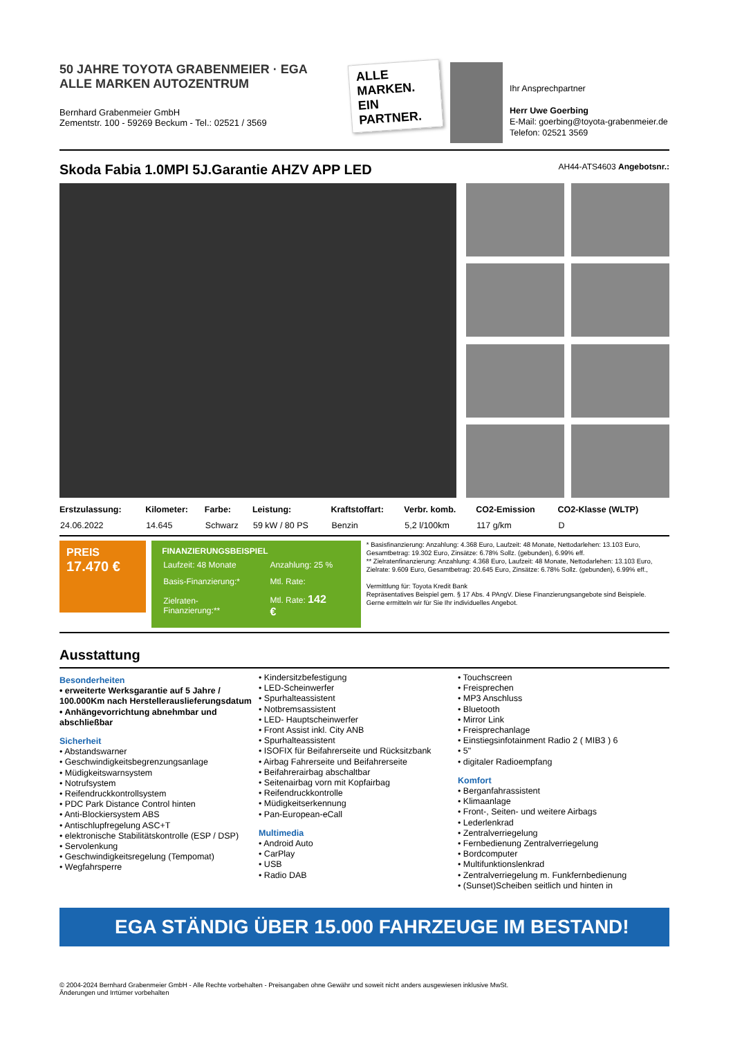50 JAHRE TOYOTA GRABENMEIER · EGA ALLE MARKEN AUTOZENTRUM
Bernhard Grabenmeier GmbH
Zementstr. 100 - 59269 Beckum - Tel.: 02521 / 3569
ALLE MARKEN. EIN PARTNER.
Ihr Ansprechpartner
Herr Uwe Goerbing
E-Mail: goerbing@toyota-grabenmeier.de
Telefon: 02521 3569
Skoda Fabia 1.0MPI 5J.Garantie AHZV APP LED AH44-ATS4603 Angebotsnr.:
| Erstzulassung: | Kilometer: | Farbe: | Leistung: | Kraftstoffart: | Verbr. komb. | CO2-Emission | CO2-Klasse (WLTP) |
| --- | --- | --- | --- | --- | --- | --- | --- |
| 24.06.2022 | 14.645 | Schwarz | 59 kW / 80 PS | Benzin | 5,2 l/100km | 117 g/km | D |
PREIS
17.470 €
FINANZIERUNGSBEISPIEL
| Laufzeit: 48 Monate | Anzahlung: 25 % |
| Basis-Finanzierung:* | Mtl. Rate: |
| Zielraten-Finanzierung:** | Mtl. Rate: 142 € |
* Basisfinanzierung: Anzahlung: 4.368 Euro, Laufzeit: 48 Monate, Nettodarlehen: 13.103 Euro, Gesamtbetrag: 19.302 Euro, Zinsätze: 6.78% Sollz. (gebunden), 6.99% eff.
** Zielratenfinanzierung: Anzahlung: 4.368 Euro, Laufzeit: 48 Monate, Nettodarlehen: 13.103 Euro, Zielrate: 9.609 Euro, Gesamtbetrag: 20.645 Euro, Zinsätze: 6.78% Sollz. (gebunden), 6.99% eff.,
Vermittlung für: Toyota Kredit Bank
Repräsentatives Beispiel gem. § 17 Abs. 4 PAngV. Diese Finanzierungsangebote sind Beispiele.
Gerne ermitteln wir für Sie Ihr individuelles Angebot.
Ausstattung
Besonderheiten
• erweiterte Werksgarantie auf 5 Jahre / 100.000Km nach Herstellerauslieferungsdatum
• Anhängevorrichtung abnehmbar und abschließbar
Sicherheit
• Abstandswarner
• Geschwindigkeitsbegrenzungsanlage
• Müdigkeitswarnsystem
• Notrufsystem
• Reifendruckkontrollsystem
• PDC Park Distance Control hinten
• Anti-Blockiersystem ABS
• Antischlupfregelung ASC+T
• elektronische Stabilitätskontrolle (ESP / DSP)
• Servolenkung
• Geschwindigkeitsregelung (Tempomat)
• Wegfahrsperre
• Kindersitzbefestigung
• LED-Scheinwerfer
• Spurhalteassistent
• Notbremsassistent
• LED- Hauptscheinwerfer
• Front Assist inkl. City ANB
• Spurhalteassistent
• ISOFIX für Beifahrerseite und Rücksitzbank
• Airbag Fahrerseite und Beifahrerseite
• Beifahrerairbag abschaltbar
• Seitenairbag vorn mit Kopfairbag
• Reifendruckkontrolle
• Müdigkeitserkennung
• Pan-European-eCall
Multimedia
• Android Auto
• CarPlay
• USB
• Radio DAB
• Touchscreen
• Freisprechen
• MP3 Anschluss
• Bluetooth
• Mirror Link
• Freisprechanlage
• Einstiegsinfotainment Radio 2 ( MIB3 ) 6
• 5"
• digitaler Radioempfang
Komfort
• Berganfahrassistent
• Klimaanlage
• Front-, Seiten- und weitere Airbags
• Lederlenkrad
• Zentralverriegelung
• Fernbedienung Zentralverriegelung
• Bordcomputer
• Multifunktionslenkrad
• Zentralverriegelung m. Funkfernbedienung
• (Sunset)Scheiben seitlich und hinten in
EGA STÄNDIG ÜBER 15.000 FAHRZEUGE IM BESTAND!
© 2004-2024 Bernhard Grabenmeier GmbH - Alle Rechte vorbehalten - Preisangaben ohne Gewähr und soweit nicht anders ausgewiesen inklusive MwSt.
Änderungen und Irrtümer vorbehalten